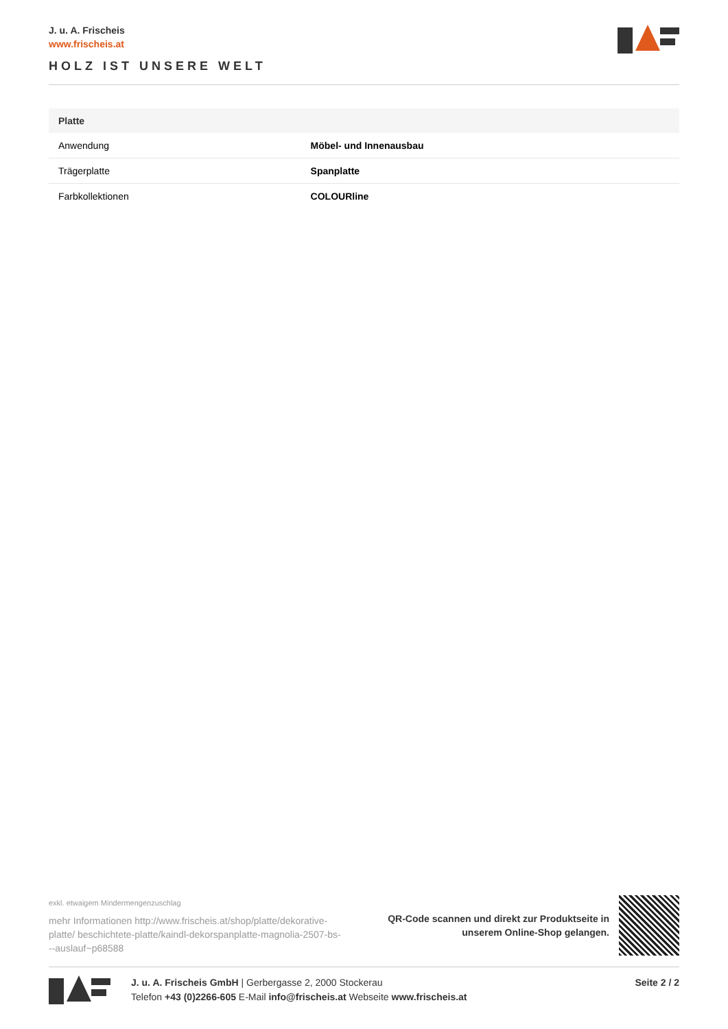J. u. A. Frischeis
www.frischeis.at
HOLZ IST UNSERE WELT
| Platte | |
| --- | --- |
| Anwendung | Möbel- und Innenausbau |
| Trägerplatte | Spanplatte |
| Farbkollektionen | COLOURline |
exkl. etwaigem Mindermengenzuschlag
mehr Informationen http://www.frischeis.at/shop/platte/dekorative-platte/ beschichtete-platte/kaindl-dekorspanplatte-magnolia-2507-bs---auslauf~p68588
QR-Code scannen und direkt zur Produktseite in
unserem Online-Shop gelangen.
J. u. A. Frischeis GmbH | Gerbergasse 2, 2000 Stockerau
Telefon +43 (0)2266-605 E-Mail info@frischeis.at Webseite www.frischeis.at
Seite 2 / 2